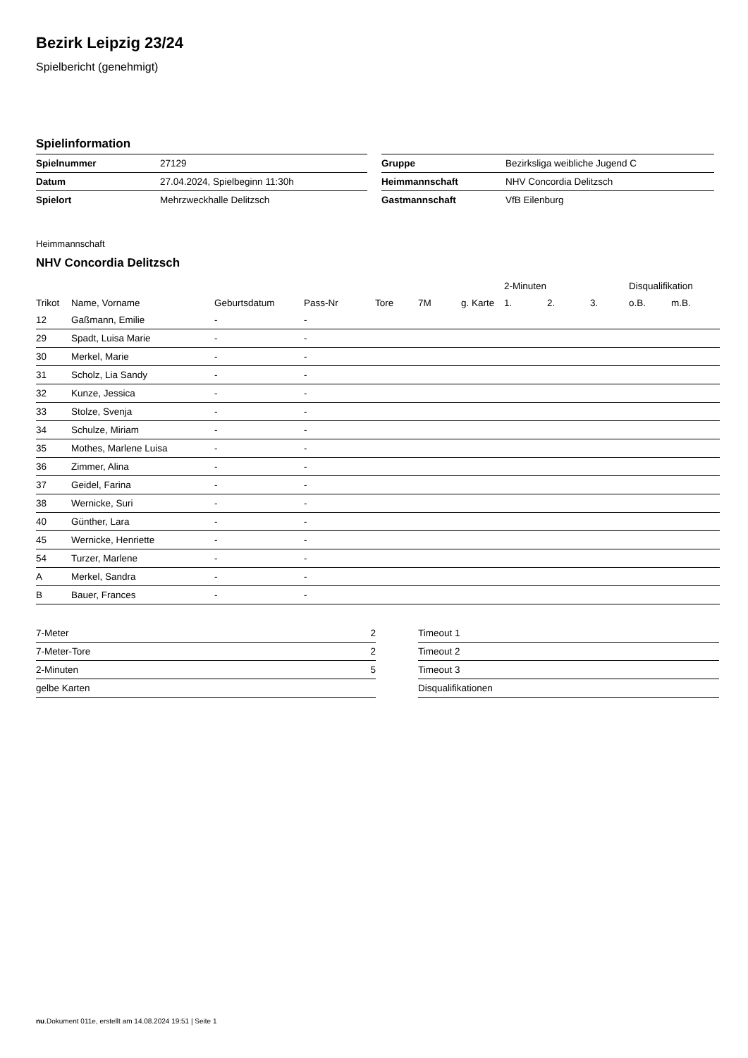Bezirk Leipzig 23/24
Spielbericht (genehmigt)
Spielinformation
| Spielnummer | 27129 |
| Datum | 27.04.2024, Spielbeginn 11:30h |
| Spielort | Mehrzweckhalle Delitzsch |
| Gruppe | Bezirksliga weibliche Jugend C |
| Heimmannschaft | NHV Concordia Delitzsch |
| Gastmannschaft | VfB Eilenburg |
Heimmannschaft
NHV Concordia Delitzsch
| | | | | | | | 2-Minuten | | | Disqualifikation | |
| Trikot | Name, Vorname | Geburtsdatum | Pass-Nr | Tore | 7M | g. Karte | 1. | 2. | 3. | o.B. | m.B. |
| 12 | Gaßmann, Emilie | - | - | | | | | | | | |
| 29 | Spadt, Luisa Marie | - | - | | | | | | | | |
| 30 | Merkel, Marie | - | - | | | | | | | | |
| 31 | Scholz, Lia Sandy | - | - | | | | | | | | |
| 32 | Kunze, Jessica | - | - | | | | | | | | |
| 33 | Stolze, Svenja | - | - | | | | | | | | |
| 34 | Schulze, Miriam | - | - | | | | | | | | |
| 35 | Mothes, Marlene Luisa | - | - | | | | | | | | |
| 36 | Zimmer, Alina | - | - | | | | | | | | |
| 37 | Geidel, Farina | - | - | | | | | | | | |
| 38 | Wernicke, Suri | - | - | | | | | | | | |
| 40 | Günther, Lara | - | - | | | | | | | | |
| 45 | Wernicke, Henriette | - | - | | | | | | | | |
| 54 | Turzer, Marlene | - | - | | | | | | | | |
| A | Merkel, Sandra | - | - | | | | | | | | |
| B | Bauer, Frances | - | - | | | | | | | | |
| 7-Meter | 2 |
| 7-Meter-Tore | 2 |
| 2-Minuten | 5 |
| gelbe Karten | |
| Timeout 1 |
| Timeout 2 |
| Timeout 3 |
| Disqualifikationen |
nu.Dokument 011e, erstellt am 14.08.2024 19:51 | Seite 1